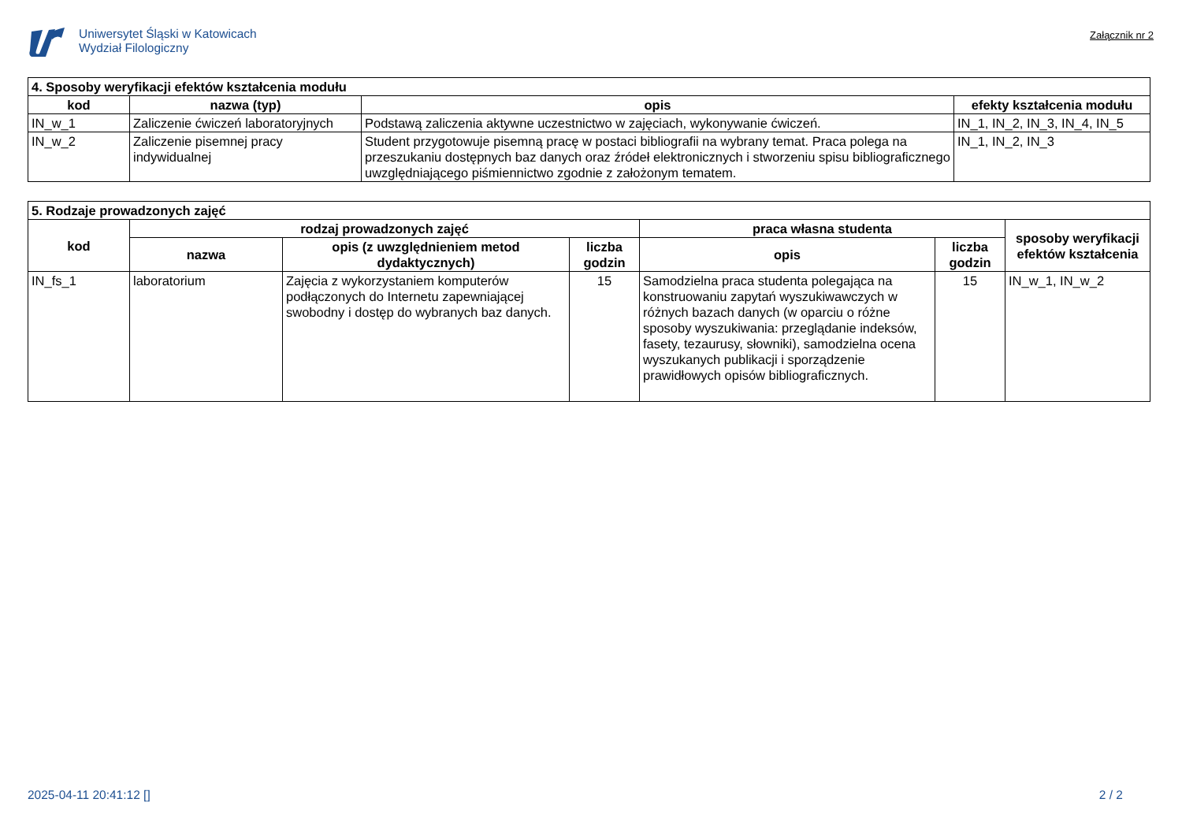Uniwersytet Śląski w Katowicach
Wydział Filologiczny
Załącznik nr 2
| 4. Sposoby weryfikacji efektów kształcenia modułu | | | |
| --- | --- | --- | --- |
| kod | nazwa (typ) | opis | efekty kształcenia modułu |
| IN_w_1 | Zaliczenie ćwiczeń laboratoryjnych | Podstawą zaliczenia aktywne uczestnictwo w zajęciach, wykonywanie ćwiczeń. | IN_1, IN_2, IN_3, IN_4, IN_5 |
| IN_w_2 | Zaliczenie pisemnej pracy indywidualnej | Student przygotowuje pisemną pracę w postaci bibliografii na wybrany temat. Praca polega na przeszukaniu dostępnych baz danych oraz źródeł elektronicznych i stworzeniu spisu bibliograficznego uwzględniającego piśmiennictwo zgodnie z założonym tematem. | IN_1, IN_2, IN_3 |
| 5. Rodzaje prowadzonych zajęć | | | | | | |
| --- | --- | --- | --- | --- | --- | --- |
| kod | rodzaj prowadzonych zajęć | | | praca własna studenta | | sposoby weryfikacji efektów kształcenia |
| | nazwa | opis (z uwzględnieniem metod dydaktycznych) | liczba godzin | opis | liczba godzin | |
| IN_fs_1 | laboratorium | Zajęcia z wykorzystaniem komputerów podłączonych do Internetu zapewniającej swobodny i dostęp do wybranych baz danych. | 15 | Samodzielna praca studenta polegająca na konstruowaniu zapytań wyszukiwawczych w różnych bazach danych (w oparciu o różne sposoby wyszukiwania: przeglądanie indeksów, fasety, tezaurusy, słowniki), samodzielna ocena wyszukanych publikacji i sporządzenie prawidłowych opisów bibliograficznych. | 15 | IN_w_1, IN_w_2 |
2025-04-11 20:41:12 [] 2 / 2